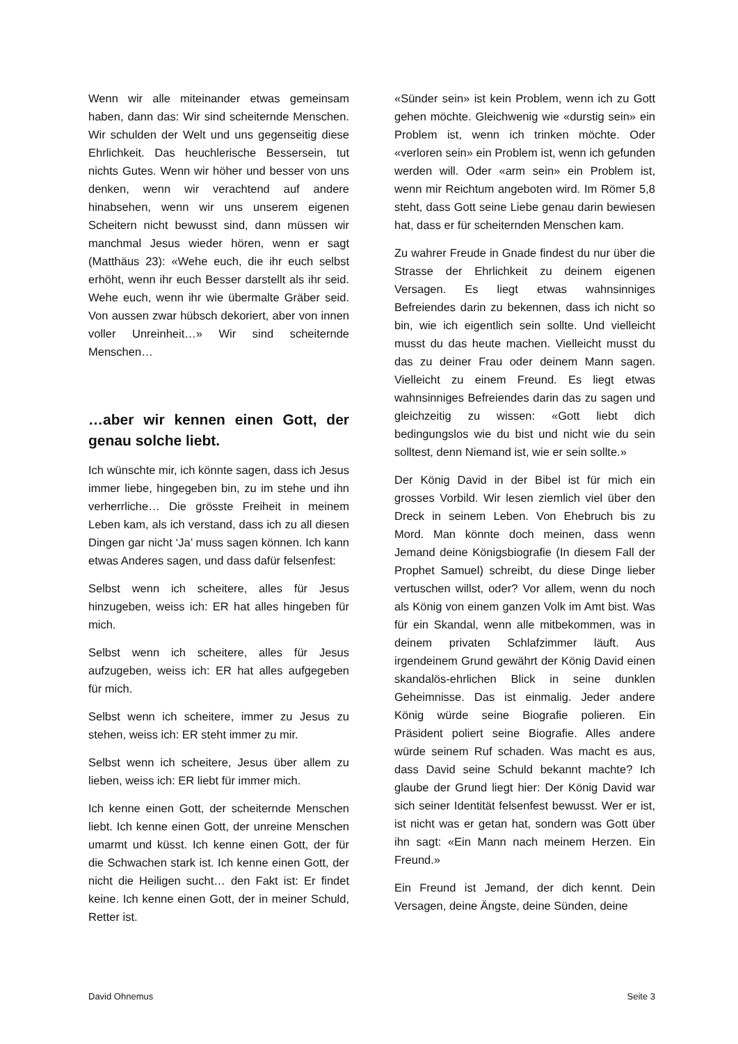Wenn wir alle miteinander etwas gemeinsam haben, dann das: Wir sind scheiternde Menschen. Wir schulden der Welt und uns gegenseitig diese Ehrlichkeit. Das heuchlerische Bessersein, tut nichts Gutes. Wenn wir höher und besser von uns denken, wenn wir verachtend auf andere hinabsehen, wenn wir uns unserem eigenen Scheitern nicht bewusst sind, dann müssen wir manchmal Jesus wieder hören, wenn er sagt (Matthäus 23): «Wehe euch, die ihr euch selbst erhöht, wenn ihr euch Besser darstellt als ihr seid. Wehe euch, wenn ihr wie übermalte Gräber seid. Von aussen zwar hübsch dekoriert, aber von innen voller Unreinheit…» Wir sind scheiternde Menschen…
…aber wir kennen einen Gott, der genau solche liebt.
Ich wünschte mir, ich könnte sagen, dass ich Jesus immer liebe, hingegeben bin, zu im stehe und ihn verherrliche… Die grösste Freiheit in meinem Leben kam, als ich verstand, dass ich zu all diesen Dingen gar nicht ‘Ja’ muss sagen können. Ich kann etwas Anderes sagen, und dass dafür felsenfest:
Selbst wenn ich scheitere, alles für Jesus hinzugeben, weiss ich: ER hat alles hingeben für mich.
Selbst wenn ich scheitere, alles für Jesus aufzugeben, weiss ich: ER hat alles aufgegeben für mich.
Selbst wenn ich scheitere, immer zu Jesus zu stehen, weiss ich: ER steht immer zu mir.
Selbst wenn ich scheitere, Jesus über allem zu lieben, weiss ich: ER liebt für immer mich.
Ich kenne einen Gott, der scheiternde Menschen liebt. Ich kenne einen Gott, der unreine Menschen umarmt und küsst. Ich kenne einen Gott, der für die Schwachen stark ist. Ich kenne einen Gott, der nicht die Heiligen sucht… den Fakt ist: Er findet keine. Ich kenne einen Gott, der in meiner Schuld, Retter ist.
«Sünder sein» ist kein Problem, wenn ich zu Gott gehen möchte. Gleichwenig wie «durstig sein» ein Problem ist, wenn ich trinken möchte. Oder «verloren sein» ein Problem ist, wenn ich gefunden werden will. Oder «arm sein» ein Problem ist, wenn mir Reichtum angeboten wird. Im Römer 5,8 steht, dass Gott seine Liebe genau darin bewiesen hat, dass er für scheiternden Menschen kam.
Zu wahrer Freude in Gnade findest du nur über die Strasse der Ehrlichkeit zu deinem eigenen Versagen. Es liegt etwas wahnsinniges Befreiendes darin zu bekennen, dass ich nicht so bin, wie ich eigentlich sein sollte. Und vielleicht musst du das heute machen. Vielleicht musst du das zu deiner Frau oder deinem Mann sagen. Vielleicht zu einem Freund. Es liegt etwas wahnsinniges Befreiendes darin das zu sagen und gleichzeitig zu wissen: «Gott liebt dich bedingungslos wie du bist und nicht wie du sein solltest, denn Niemand ist, wie er sein sollte.»
Der König David in der Bibel ist für mich ein grosses Vorbild. Wir lesen ziemlich viel über den Dreck in seinem Leben. Von Ehebruch bis zu Mord. Man könnte doch meinen, dass wenn Jemand deine Königsbiografie (In diesem Fall der Prophet Samuel) schreibt, du diese Dinge lieber vertuschen willst, oder? Vor allem, wenn du noch als König von einem ganzen Volk im Amt bist. Was für ein Skandal, wenn alle mitbekommen, was in deinem privaten Schlafzimmer läuft. Aus irgendeinem Grund gewährt der König David einen skandalös-ehrlichen Blick in seine dunklen Geheimnisse. Das ist einmalig. Jeder andere König würde seine Biografie polieren. Ein Präsident poliert seine Biografie. Alles andere würde seinem Ruf schaden. Was macht es aus, dass David seine Schuld bekannt machte? Ich glaube der Grund liegt hier: Der König David war sich seiner Identität felsenfest bewusst. Wer er ist, ist nicht was er getan hat, sondern was Gott über ihn sagt: «Ein Mann nach meinem Herzen. Ein Freund.»
Ein Freund ist Jemand, der dich kennt. Dein Versagen, deine Ängste, deine Sünden, deine
David Ohnemus Seite 3